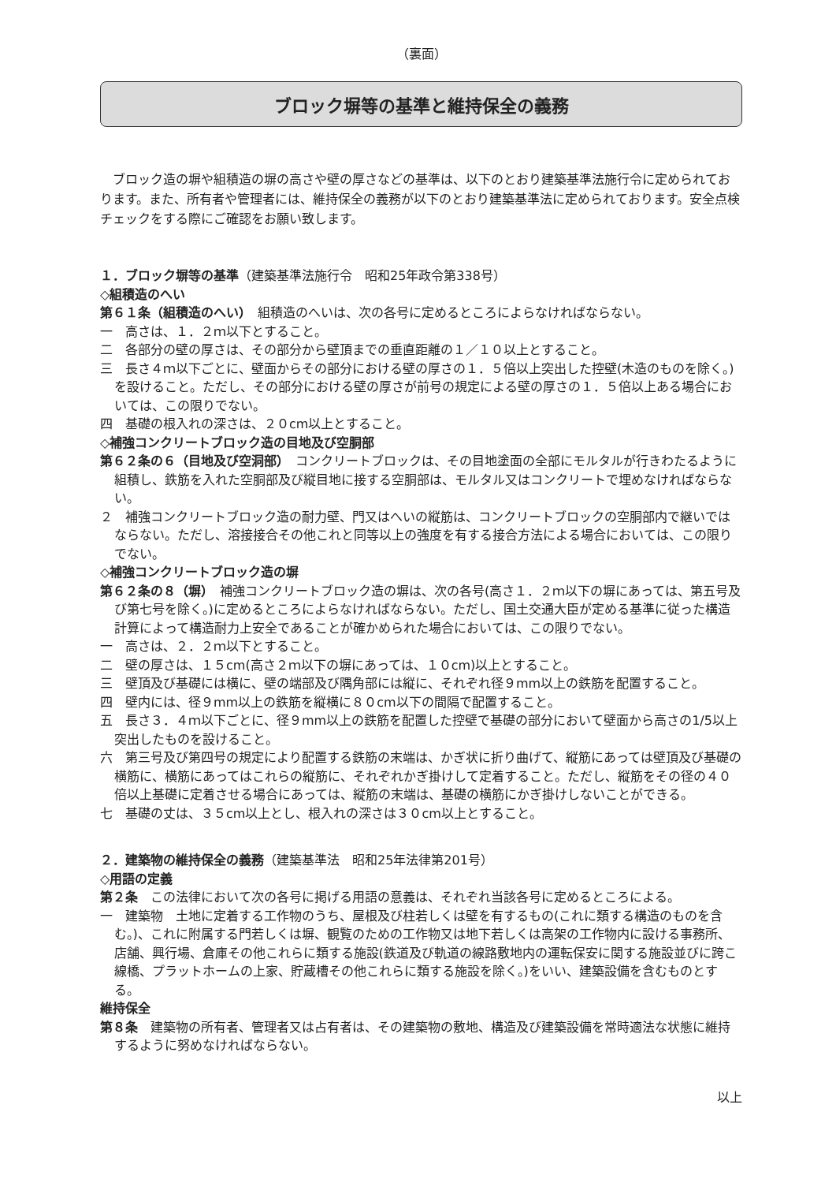（裏面）
ブロック塀等の基準と維持保全の義務
ブロック造の塀や組積造の塀の高さや壁の厚さなどの基準は、以下のとおり建築基準法施行令に定められております。また、所有者や管理者には、維持保全の義務が以下のとおり建築基準法に定められております。安全点検チェックをする際にご確認をお願い致します。
１．ブロック塀等の基準（建築基準法施行令　昭和25年政令第338号）
◇組積造のへい
第６１条（組積造のへい）　組積造のへいは、次の各号に定めるところによらなければならない。
一　高さは、１．２ｍ以下とすること。
二　各部分の壁の厚さは、その部分から壁頂までの垂直距離の１／１０以上とすること。
三　長さ４ｍ以下ごとに、壁面からその部分における壁の厚さの１．５倍以上突出した控壁(木造のものを除く。)を設けること。ただし、その部分における壁の厚さが前号の規定による壁の厚さの１．５倍以上ある場合においては、この限りでない。
四　基礎の根入れの深さは、２０cm以上とすること。
◇補強コンクリートブロック造の目地及び空胴部
第６２条の６（目地及び空洞部）　コンクリートブロックは、その目地塗面の全部にモルタルが行きわたるように組積し、鉄筋を入れた空胴部及び縦目地に接する空胴部は、モルタル又はコンクリートで埋めなければならない。
２　補強コンクリートブロック造の耐力壁、門又はへいの縦筋は、コンクリートブロックの空胴部内で継いではならない。ただし、溶接接合その他これと同等以上の強度を有する接合方法による場合においては、この限りでない。
◇補強コンクリートブロック造の塀
第６２条の８（塀）　補強コンクリートブロック造の塀は、次の各号(高さ１．２ｍ以下の塀にあっては、第五号及び第七号を除く。)に定めるところによらなければならない。ただし、国土交通大臣が定める基準に従った構造計算によって構造耐力上安全であることが確かめられた場合においては、この限りでない。
一　高さは、２．２ｍ以下とすること。
二　壁の厚さは、１５cm(高さ２ｍ以下の塀にあっては、１０cm)以上とすること。
三　壁頂及び基礎には横に、壁の端部及び隅角部には縦に、それぞれ径９mm以上の鉄筋を配置すること。
四　壁内には、径９mm以上の鉄筋を縦横に８０cm以下の間隔で配置すること。
五　長さ３．４ｍ以下ごとに、径９mm以上の鉄筋を配置した控壁で基礎の部分において壁面から高さの1/5以上突出したものを設けること。
六　第三号及び第四号の規定により配置する鉄筋の末端は、かぎ状に折り曲げて、縦筋にあっては壁頂及び基礎の横筋に、横筋にあってはこれらの縦筋に、それぞれかぎ掛けして定着すること。ただし、縦筋をその径の４０倍以上基礎に定着させる場合にあっては、縦筋の末端は、基礎の横筋にかぎ掛けしないことができる。
七　基礎の丈は、３５cm以上とし、根入れの深さは３０cm以上とすること。
２．建築物の維持保全の義務（建築基準法　昭和25年法律第201号）
◇用語の定義
第２条　この法律において次の各号に掲げる用語の意義は、それぞれ当該各号に定めるところによる。
一　建築物　土地に定着する工作物のうち、屋根及び柱若しくは壁を有するもの(これに類する構造のものを含む。)、これに附属する門若しくは塀、観覧のための工作物又は地下若しくは高架の工作物内に設ける事務所、店舗、興行場、倉庫その他これらに類する施設(鉄道及び軌道の線路敷地内の運転保安に関する施設並びに跨こ線橋、プラットホームの上家、貯蔵槽その他これらに類する施設を除く。)をいい、建築設備を含むものとする。
維持保全
第８条　建築物の所有者、管理者又は占有者は、その建築物の敷地、構造及び建築設備を常時適法な状態に維持するように努めなければならない。
以上